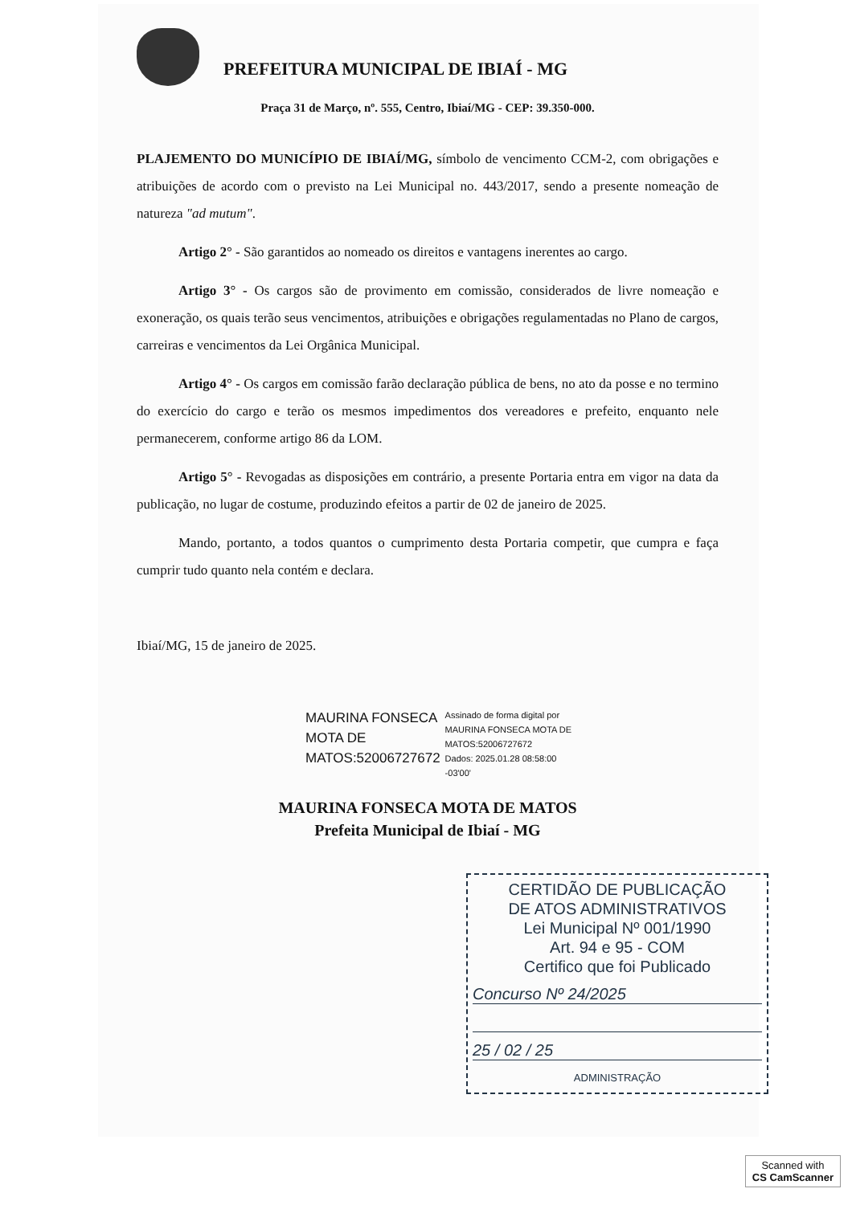PREFEITURA MUNICIPAL DE IBIAÍ - MG
Praça 31 de Março, nº. 555, Centro, Ibiaí/MG - CEP: 39.350-000.
PLAJEMENTO DO MUNICÍPIO DE IBIAÍ/MG, símbolo de vencimento CCM-2, com obrigações e atribuições de acordo com o previsto na Lei Municipal no. 443/2017, sendo a presente nomeação de natureza "ad mutum".
Artigo 2° - São garantidos ao nomeado os direitos e vantagens inerentes ao cargo.
Artigo 3° - Os cargos são de provimento em comissão, considerados de livre nomeação e exoneração, os quais terão seus vencimentos, atribuições e obrigações regulamentadas no Plano de cargos, carreiras e vencimentos da Lei Orgânica Municipal.
Artigo 4° - Os cargos em comissão farão declaração pública de bens, no ato da posse e no termino do exercício do cargo e terão os mesmos impedimentos dos vereadores e prefeito, enquanto nele permanecerem, conforme artigo 86 da LOM.
Artigo 5° - Revogadas as disposições em contrário, a presente Portaria entra em vigor na data da publicação, no lugar de costume, produzindo efeitos a partir de 02 de janeiro de 2025.
Mando, portanto, a todos quantos o cumprimento desta Portaria competir, que cumpra e faça cumprir tudo quanto nela contém e declara.
Ibiaí/MG, 15 de janeiro de 2025.
MAURINA FONSECA
MOTA DE
MATOS:52006727672
Assinado de forma digital por
MAURINA FONSECA MOTA DE
MATOS:52006727672
Dados: 2025.01.28 08:58:00
-03'00'
MAURINA FONSECA MOTA DE MATOS
Prefeita Municipal de Ibiaí - MG
CERTIDÃO DE PUBLICAÇÃO
DE ATOS ADMINISTRATIVOS
Lei Municipal Nº 001/1990
Art. 94 e 95 - COM
Certifico que foi Publicado
Concurso Nº 24/2025
25 / 02 / 25
ADMINISTRAÇÃO
Scanned with
CS CamScanner